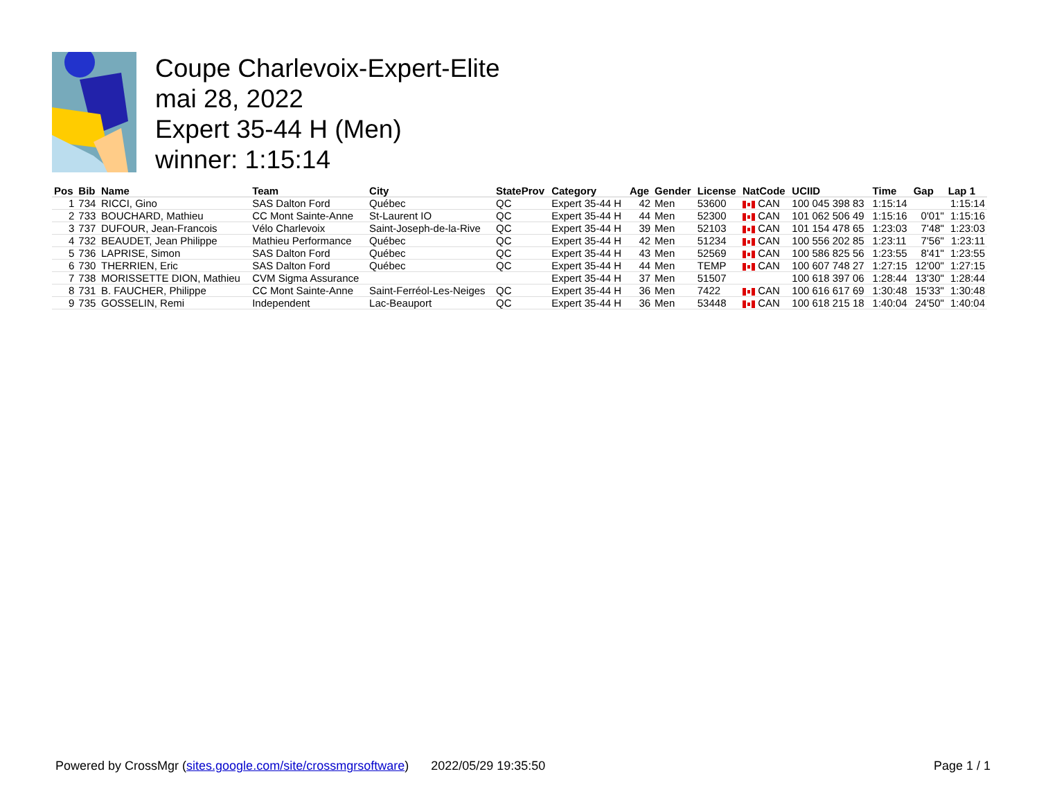Coupe Charlevoix-Expert-Elite
mai 28, 2022
Expert 35-44 H (Men)
winner: 1:15:14
| Pos | Bib | Name | Team | City | StateProv | Category | Age | Gender | License | NatCode | UCIID | Time | Gap | Lap 1 |
| --- | --- | --- | --- | --- | --- | --- | --- | --- | --- | --- | --- | --- | --- | --- |
| 1 | 734 | RICCI, Gino | SAS Dalton Ford | Québec | QC | Expert 35-44 H | 42 | Men | 53600 | CAN | 100 045 398 83 | 1:15:14 | | 1:15:14 |
| 2 | 733 | BOUCHARD, Mathieu | CC Mont Sainte-Anne | St-Laurent IO | QC | Expert 35-44 H | 44 | Men | 52300 | CAN | 101 062 506 49 | 1:15:16 | 0'01" | 1:15:16 |
| 3 | 737 | DUFOUR, Jean-Francois | Vélo Charlevoix | Saint-Joseph-de-la-Rive | QC | Expert 35-44 H | 39 | Men | 52103 | CAN | 101 154 478 65 | 1:23:03 | 7'48" | 1:23:03 |
| 4 | 732 | BEAUDET, Jean Philippe | Mathieu Performance | Québec | QC | Expert 35-44 H | 42 | Men | 51234 | CAN | 100 556 202 85 | 1:23:11 | 7'56" | 1:23:11 |
| 5 | 736 | LAPRISE, Simon | SAS Dalton Ford | Québec | QC | Expert 35-44 H | 43 | Men | 52569 | CAN | 100 586 825 56 | 1:23:55 | 8'41" | 1:23:55 |
| 6 | 730 | THERRIEN, Eric | SAS Dalton Ford | Québec | QC | Expert 35-44 H | 44 | Men | TEMP | CAN | 100 607 748 27 | 1:27:15 | 12'00" | 1:27:15 |
| 7 | 738 | MORISSETTE DION, Mathieu | CVM Sigma Assurance | | | Expert 35-44 H | 37 | Men | 51507 | | 100 618 397 06 | 1:28:44 | 13'30" | 1:28:44 |
| 8 | 731 | B. FAUCHER, Philippe | CC Mont Sainte-Anne | Saint-Ferréol-Les-Neiges | QC | Expert 35-44 H | 36 | Men | 7422 | CAN | 100 616 617 69 | 1:30:48 | 15'33" | 1:30:48 |
| 9 | 735 | GOSSELIN, Remi | Independent | Lac-Beauport | QC | Expert 35-44 H | 36 | Men | 53448 | CAN | 100 618 215 18 | 1:40:04 | 24'50" | 1:40:04 |
Powered by CrossMgr (sites.google.com/site/crossmgrsoftware) 2022/05/29 19:35:50 Page 1 / 1